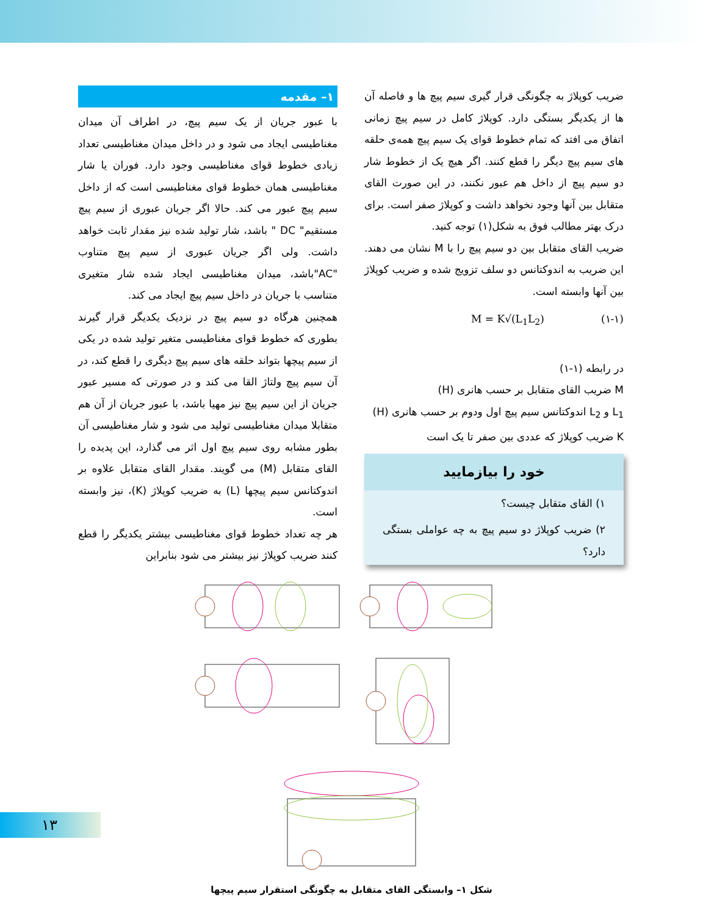۱– مقدمه
با عبور جریان از یک سیم پیچ، در اطراف آن میدان مغناطیسی ایجاد می شود و در داخل میدان مغناطیسی تعداد زیادی خطوط قوای مغناطیسی وجود دارد. فوران یا شار مغناطیسی همان خطوط قوای مغناطیسی است که از داخل سیم پیچ عبور می کند. حالا اگر جریان عبوری از سیم پیچ مستقیم" DC " باشد، شار تولید شده نیز مقدار ثابت خواهد داشت. ولی اگر جریان عبوری از سیم پیچ متناوب "AC"باشد، میدان مغناطیسی ایجاد شده شار متغیری متناسب با جریان در داخل سیم پیچ ایجاد می کند.
همچنین هرگاه دو سیم پیچ در نزدیک یکدیگر قرار گیرند بطوری که خطوط قوای مغناطیسی متغیر تولید شده در یکی از سیم پیچها بتواند حلقه های سیم پیچ دیگری را قطع کند، در آن سیم پیچ ولتاژ القا می کند و در صورتی که مسیر عبور جریان از این سیم پیچ نیز مهیا باشد، با عبور جریان از آن هم متقابلا میدان مغناطیسی تولید می شود و شار مغناطیسی آن بطور مشابه روی سیم پیچ اول اثر می گذارد، این پدیده را القای متقابل (M) می گویند. مقدار القای متقابل علاوه بر اندوکتانس سیم پیچها (L) به ضریب کوپلاژ (K)، نیز وابسته است.
هر چه تعداد خطوط قوای مغناطیسی بیشتر یکدیگر را قطع کنند ضریب کوپلاژ نیز بیشتر می شود بنابراین
ضریب کوپلاژ به چگونگی قرار گیری سیم پیچ ها و فاصله آن ها از یکدیگر بستگی دارد. کوپلاژ کامل در سیم پیچ زمانی اتفاق می افتد که تمام خطوط قوای یک سیم پیچ همه‌ی حلقه های سیم پیچ دیگر را قطع کنند. اگر هیچ یک از خطوط شار دو سیم پیچ از داخل هم عبور نکنند، در این صورت القای متقابل بین آنها وجود نخواهد داشت و کوپلاژ صفر است. برای درک بهتر مطالب فوق به شکل(۱) توجه کنید.
ضریب القای متقابل بین دو سیم پیچ را با M نشان می دهند. این ضریب به اندوکتانس دو سلف تزویج شده و ضریب کوپلاژ بین آنها وابسته است.
M = K√(L<sub>1</sub>L<sub>2</sub>) (۱-۱)
در رابطه (۱-۱)
M ضریب القای متقابل بر حسب هانری (H)
L<sub>1</sub> و L<sub>2</sub> اندوکتانس سیم پیچ اول ودوم بر حسب هانری (H)
K ضریب کوپلاژ که عددی بین صفر تا یک است
خود را بیازمایید
۱) القای متقابل چیست؟
۲) ضریب کوپلاژ دو سیم پیچ به چه عواملی بستگی دارد؟
شکل ۱– وابستگی القای متقابل به چگونگی استقرار سیم پیچها
۱۳